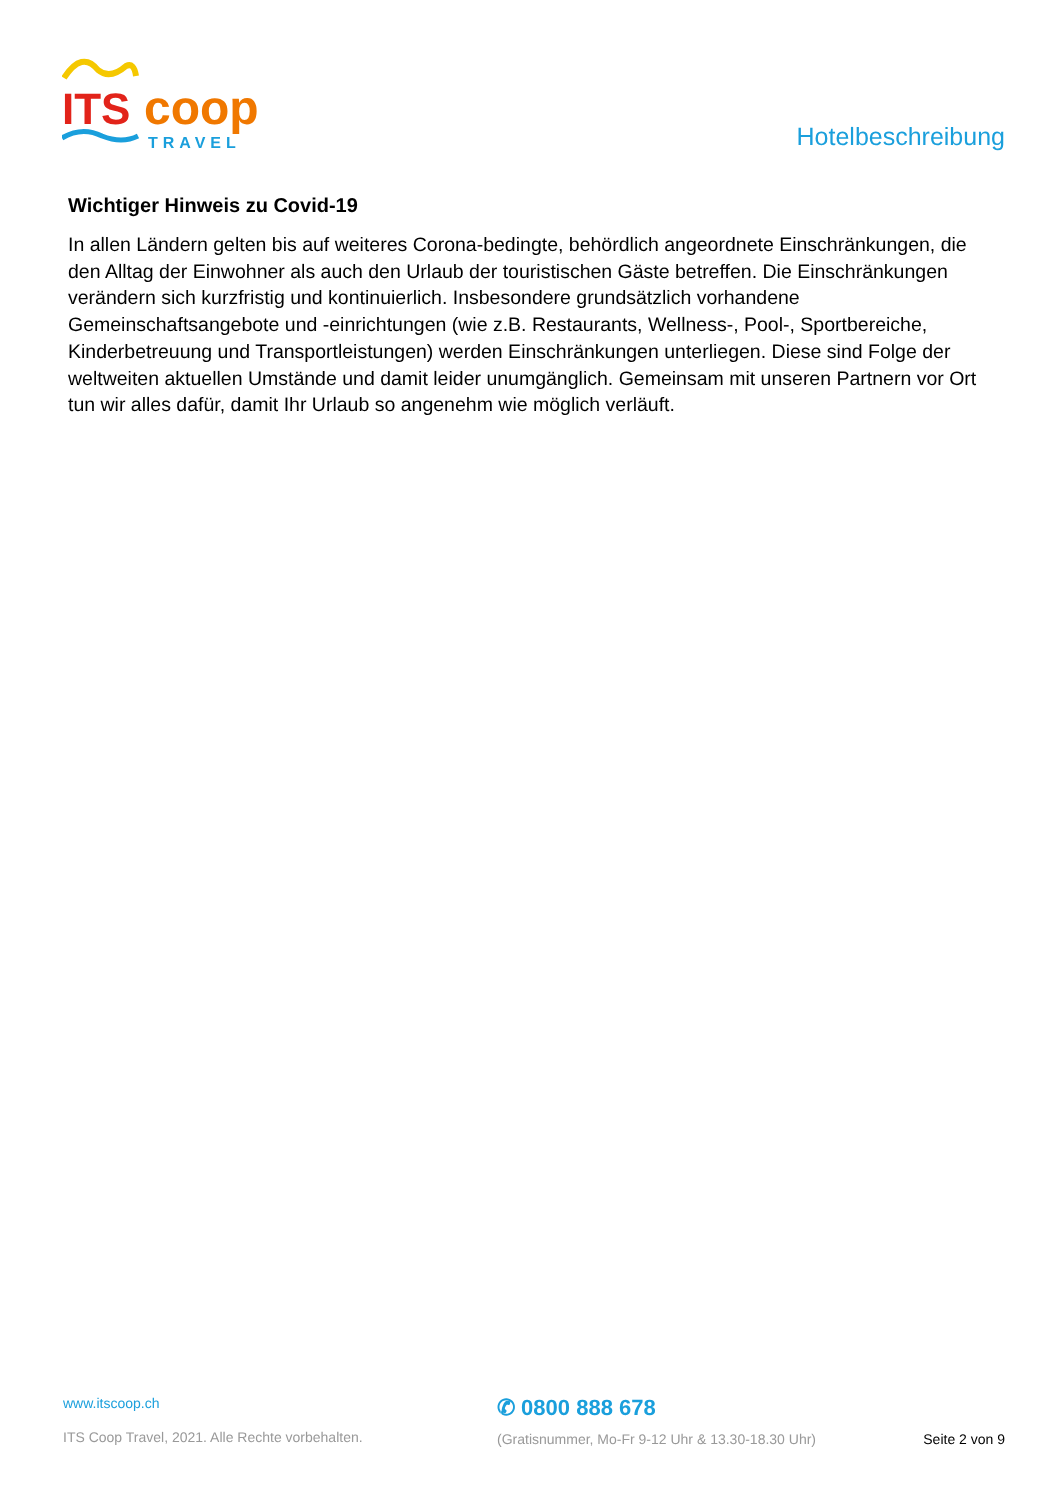ITS
coop
TRAVEL
Hotelbeschreibung
Wichtiger Hinweis zu Covid-19
In allen Ländern gelten bis auf weiteres Corona-bedingte, behördlich angeordnete Einschränkungen, die den Alltag der Einwohner als auch den Urlaub der touristischen Gäste betreffen. Die Einschränkungen verändern sich kurzfristig und kontinuierlich. Insbesondere grundsätzlich vorhandene Gemeinschaftsangebote und -einrichtungen (wie z.B. Restaurants, Wellness-, Pool-, Sportbereiche, Kinderbetreuung und Transportleistungen) werden Einschränkungen unterliegen. Diese sind Folge der weltweiten aktuellen Umstände und damit leider unumgänglich. Gemeinsam mit unseren Partnern vor Ort tun wir alles dafür, damit Ihr Urlaub so angenehm wie möglich verläuft.
www.itscoop.ch
ITS Coop Travel, 2021. Alle Rechte vorbehalten.
✆ 0800 888 678
(Gratisnummer, Mo-Fr 9-12 Uhr & 13.30-18.30 Uhr)
Seite 2 von 9